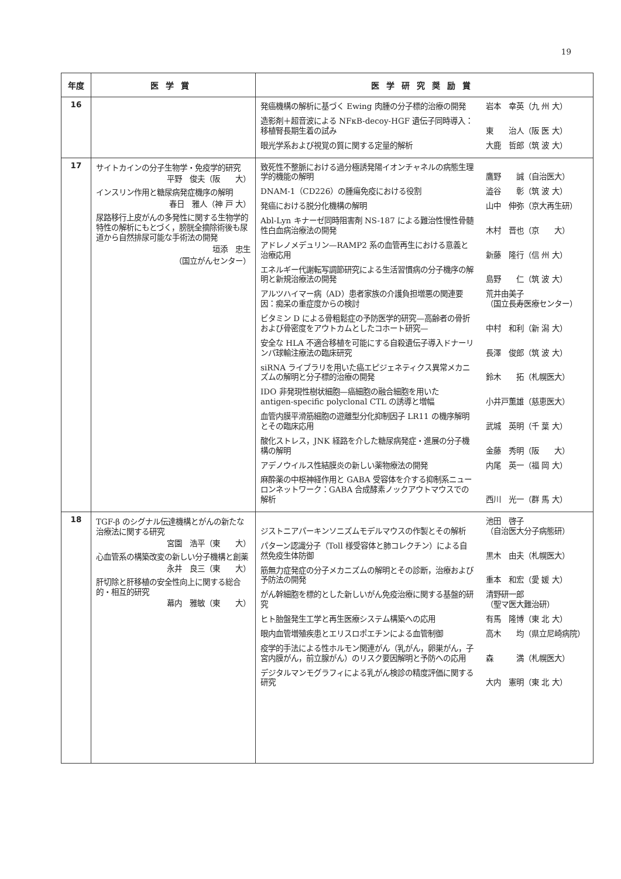19
| 年度 | 医学賞 | 医学研究奨励賞 |
| --- | --- | --- |
| 16 | | 発癌機構の解析に基づく Ewing 肉腫の分子標的治療の開発 岩本 幸英（九 州 大） 造影剤＋超音波による NFκB-decoy-HGF 遺伝子同時導入：移植腎長期生着の試み 東 治人（阪 医 大） 眼光学系および視覚の質に関する定量的解析 大鹿 哲郎（筑 波 大） |
| 17 | サイトカインの分子生物学・免疫学的研究 平野 俊夫（阪 大） インスリン作用と糖尿病発症機序の解明 春日 雅人（神 戸 大） 尿路移行上皮がんの多発性に関する生物学的特性の解析にもとづく，膀胱全摘除術後も尿道から自然排尿可能な手術法の開発 垣添 忠生 （国立がんセンター） | 致死性不整脈における過分極誘発陽イオンチャネルの病態生理学的機能の解明 鷹野 誠（自治医大） DNAM-1（CD226）の腫瘍免疫における役割 澁谷 彰（筑 波 大） 発癌における脱分化機構の解明 山中 伸弥（京大再生研） Abl-Lyn キナーゼ同時阻害剤 NS-187 による難治性慢性骨髄性白血病治療法の開発 木村 晋也（京 大） アドレノメデュリン—RAMP2 系の血管再生における意義と治療応用 新藤 隆行（信 州 大） エネルギー代謝転写調節研究による生活習慣病の分子機序の解明と新規治療法の開発 島野 仁（筑 波 大） アルツハイマー病（AD）患者家族の介護負担増悪の関連要因：痴呆の重症度からの検討 荒井由美子 （国立長寿医療センター） ビタミン D による骨粗鬆症の予防医学的研究—高齢者の骨折および骨密度をアウトカムとしたコホート研究— 中村 和利（新 潟 大） 安全な HLA 不適合移植を可能にする自殺遺伝子導入ドナーリンパ球輸注療法の臨床研究 長澤 俊郎（筑 波 大） siRNA ライブラリを用いた癌エピジェネティクス異常メカニズムの解明と分子標的治療の開発 鈴木 拓（札幌医大） IDO 非発現性樹状細胞—癌細胞の融合細胞を用いた antigen-specific polyclonal CTL の誘導と増幅 小井戸薫雄（慈恵医大） 血管内膜平滑筋細胞の遊離型分化抑制因子 LR11 の機序解明とその臨床応用 武城 英明（千 葉 大） 酸化ストレス，JNK 経路を介した糖尿病発症・進展の分子機構の解明 金藤 秀明（阪 大） アデノウイルス性結膜炎の新しい薬物療法の開発 内尾 英一（福 岡 大） 麻酔薬の中枢神経作用と GABA 受容体を介する抑制系ニューロンネットワーク：GABA 合成酵素ノックアウトマウスでの解析 西川 光一（群 馬 大） |
| 18 | TGF-β のシグナル伝達機構とがんの新たな治療法に関する研究 宮園 浩平（東 大） 心血管系の構築改変の新しい分子機構と創薬 永井 良三（東 大） 肝切除と肝移植の安全性向上に関する総合的・相互的研究 幕内 雅敏（東 大） | ジストニアパーキンソニズムモデルマウスの作製とその解析 池田 啓子 （自治医大分子病態研） パターン認識分子（Toll 様受容体と肺コレクチン）による自然免疫生体防御 黒木 由夫（札幌医大） 筋無力症発症の分子メカニズムの解明とその診断，治療および予防法の開発 重本 和宏（愛 媛 大） がん幹細胞を標的とした新しいがん免疫治療に関する基盤的研究 清野研一郎 （聖マ医大難治研） ヒト胎盤発生工学と再生医療システム構築への応用 有馬 隆博（東 北 大） 眼内血管増殖疾患とエリスロポエチンによる血管制御 高木 均（県立尼崎病院） 疫学的手法による性ホルモン関連がん（乳がん，卵巣がん，子宮内膜がん，前立腺がん）のリスク要因解明と予防への応用 森 満（札幌医大） デジタルマンモグラフィによる乳がん検診の精度評価に関する研究 大内 憲明（東 北 大） |